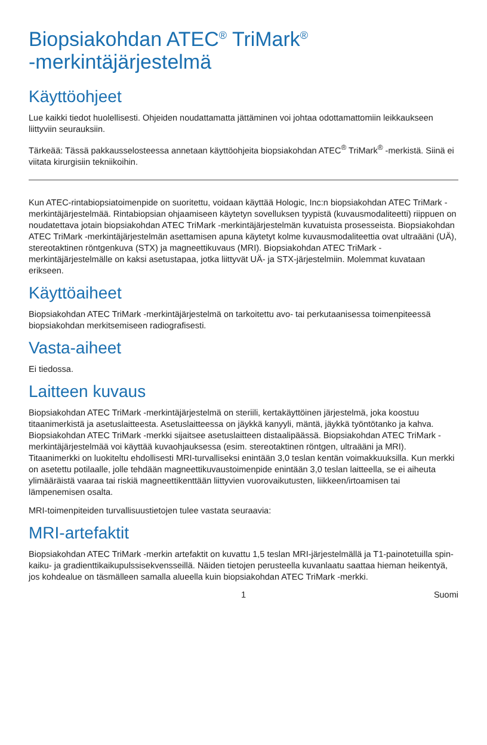Biopsiakohdan ATEC<sup>®</sup> TriMark<sup>®</sup>
-merkintäjärjestelmä
Käyttöohjeet
Lue kaikki tiedot huolellisesti. Ohjeiden noudattamatta jättäminen voi johtaa odottamattomiin leikkaukseen liittyviin seurauksiin.
Tärkeää: Tässä pakkausselosteessa annetaan käyttöohjeita biopsiakohdan ATEC<sup>®</sup> TriMark<sup>®</sup> -merkistä. Siinä ei viitata kirurgisiin tekniikoihin.
Kun ATEC-rintabiopsiatoimenpide on suoritettu, voidaan käyttää Hologic, Inc:n biopsiakohdan ATEC TriMark -merkintäjärjestelmää. Rintabiopsian ohjaamiseen käytetyn sovelluksen tyypistä (kuvausmodaliteetti) riippuen on noudatettava jotain biopsiakohdan ATEC TriMark -merkintäjärjestelmän kuvatuista prosesseista. Biopsiakohdan ATEC TriMark -merkintäjärjestelmän asettamisen apuna käytetyt kolme kuvausmodaliteettia ovat ultraääni (UÄ), stereotaktinen röntgenkuva (STX) ja magneettikuvaus (MRI). Biopsiakohdan ATEC TriMark -merkintäjärjestelmälle on kaksi asetustapaa, jotka liittyvät UÄ- ja STX-järjestelmiin. Molemmat kuvataan erikseen.
Käyttöaiheet
Biopsiakohdan ATEC TriMark -merkintäjärjestelmä on tarkoitettu avo- tai perkutaanisessa toimenpiteessä biopsiakohdan merkitsemiseen radiografisesti.
Vasta-aiheet
Ei tiedossa.
Laitteen kuvaus
Biopsiakohdan ATEC TriMark -merkintäjärjestelmä on steriili, kertakäyttöinen järjestelmä, joka koostuu titaanimerkistä ja asetuslaitteesta. Asetuslaitteessa on jäykkä kanyyli, mäntä, jäykkä työntötanko ja kahva. Biopsiakohdan ATEC TriMark -merkki sijaitsee asetuslaitteen distaalipäässä. Biopsiakohdan ATEC TriMark -merkintäjärjestelmää voi käyttää kuvaohjauksessa (esim. stereotaktinen röntgen, ultraääni ja MRI). Titaanimerkki on luokiteltu ehdollisesti MRI-turvalliseksi enintään 3,0 teslan kentän voimakkuuksilla. Kun merkki on asetettu potilaalle, jolle tehdään magneettikuvaustoimenpide enintään 3,0 teslan laitteella, se ei aiheuta ylimääräistä vaaraa tai riskiä magneettikenttään liittyvien vuorovaikutusten, liikkeen/irtoamisen tai lämpenemisen osalta.
MRI-toimenpiteiden turvallisuustietojen tulee vastata seuraavia:
MRI-artefaktit
Biopsiakohdan ATEC TriMark -merkin artefaktit on kuvattu 1,5 teslan MRI-järjestelmällä ja T1-painotetuilla spin-kaiku- ja gradienttikaikupulssisekvensseillä. Näiden tietojen perusteella kuvanlaatu saattaa hieman heikentyä, jos kohdealue on täsmälleen samalla alueella kuin biopsiakohdan ATEC TriMark -merkki.
1 Suomi